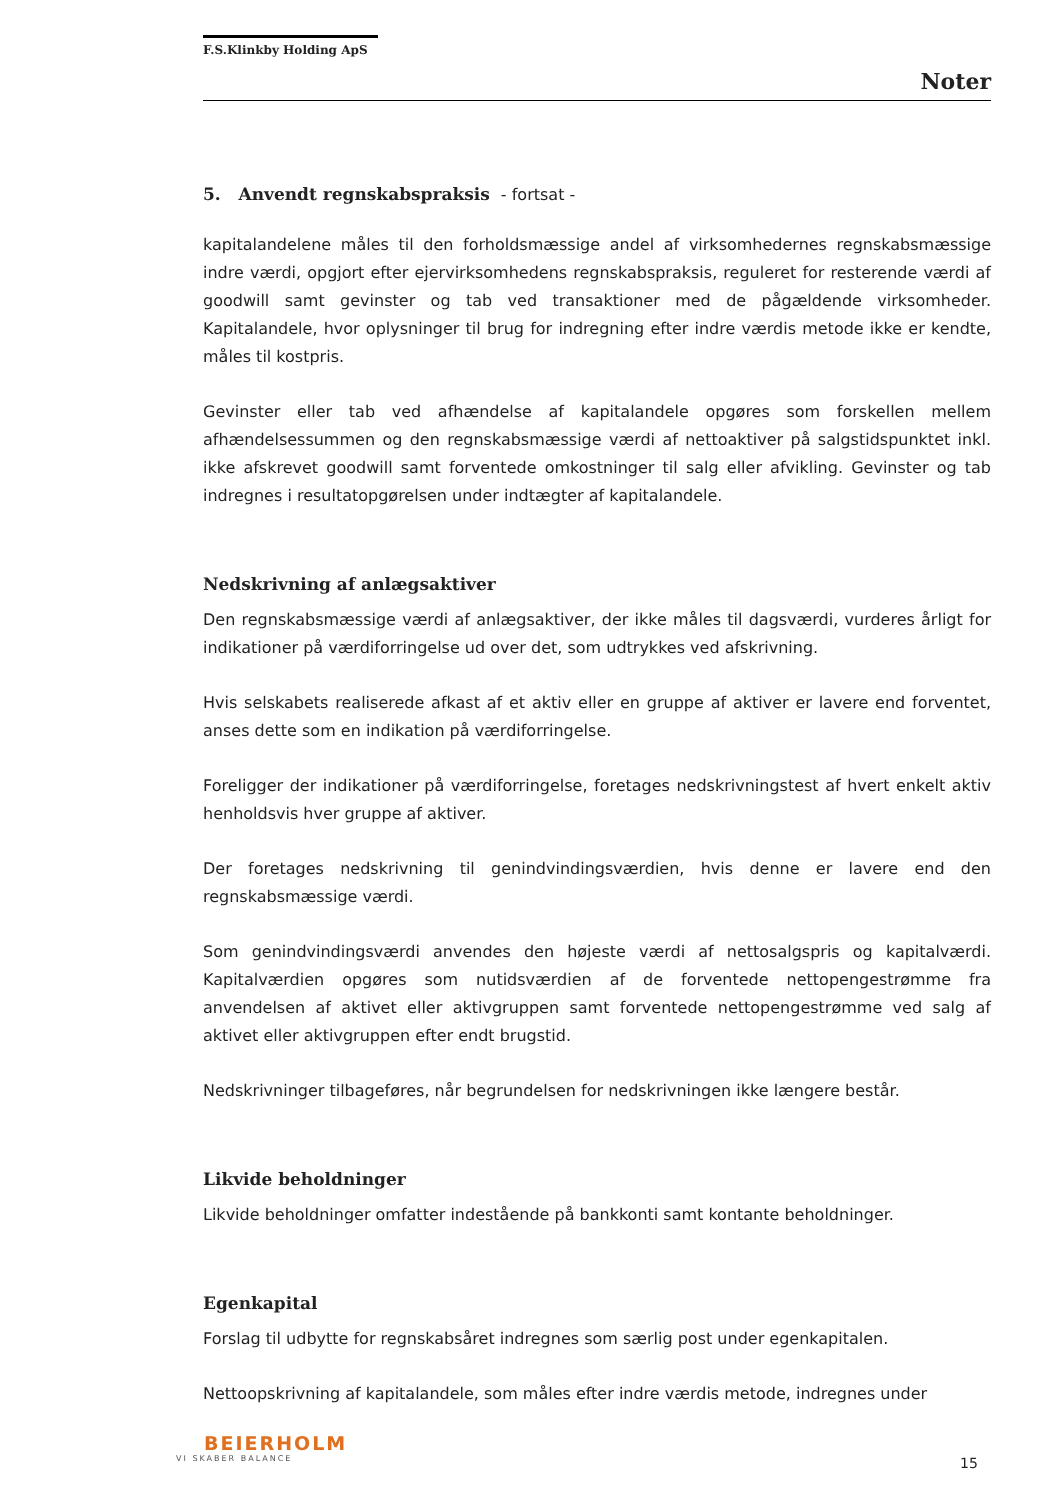F.S.Klinkby Holding ApS
Noter
5. Anvendt regnskabspraksis - fortsat -
kapitalandelene måles til den forholdsmæssige andel af virksomhedernes regnskabsmæssige indre værdi, opgjort efter ejervirksomhedens regnskabspraksis, reguleret for resterende værdi af goodwill samt gevinster og tab ved transaktioner med de pågældende virksomheder. Kapitalandele, hvor oplysninger til brug for indregning efter indre værdis metode ikke er kendte, måles til kostpris.
Gevinster eller tab ved afhændelse af kapitalandele opgøres som forskellen mellem afhændelsessummen og den regnskabsmæssige værdi af nettoaktiver på salgstidspunktet inkl. ikke afskrevet goodwill samt forventede omkostninger til salg eller afvikling. Gevinster og tab indregnes i resultatopgørelsen under indtægter af kapitalandele.
Nedskrivning af anlægsaktiver
Den regnskabsmæssige værdi af anlægsaktiver, der ikke måles til dagsværdi, vurderes årligt for indikationer på værdiforringelse ud over det, som udtrykkes ved afskrivning.
Hvis selskabets realiserede afkast af et aktiv eller en gruppe af aktiver er lavere end forventet, anses dette som en indikation på værdiforringelse.
Foreligger der indikationer på værdiforringelse, foretages nedskrivningstest af hvert enkelt aktiv henholdsvis hver gruppe af aktiver.
Der foretages nedskrivning til genindvindingsværdien, hvis denne er lavere end den regnskabsmæssige værdi.
Som genindvindingsværdi anvendes den højeste værdi af nettosalgspris og kapitalværdi. Kapitalværdien opgøres som nutidsværdien af de forventede nettopengestrømme fra anvendelsen af aktivet eller aktivgruppen samt forventede nettopengestrømme ved salg af aktivet eller aktivgruppen efter endt brugstid.
Nedskrivninger tilbageføres, når begrundelsen for nedskrivningen ikke længere består.
Likvide beholdninger
Likvide beholdninger omfatter indestående på bankkonti samt kontante beholdninger.
Egenkapital
Forslag til udbytte for regnskabsåret indregnes som særlig post under egenkapitalen.
Nettoopskrivning af kapitalandele, som måles efter indre værdis metode, indregnes under
BEIERHOLM
VI SKABER BALANCE
15